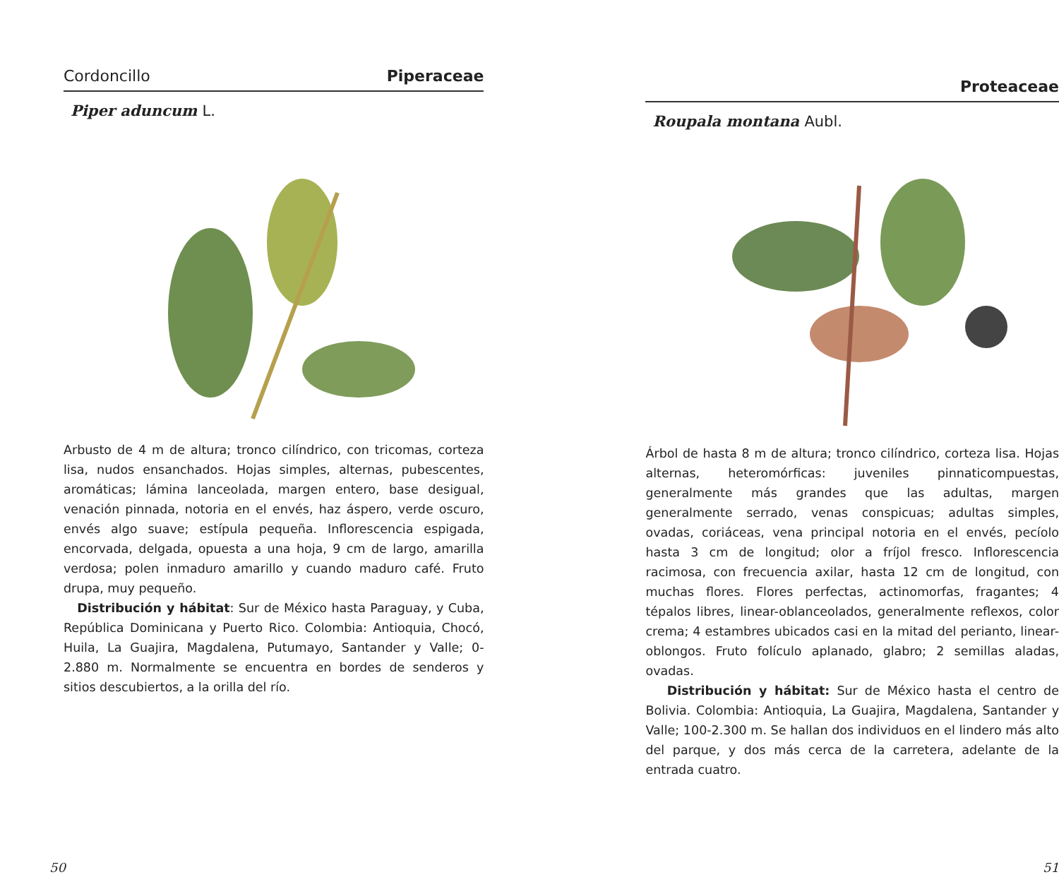Cordoncillo Piperaceae
Piper aduncum L.
Arbusto de 4 m de altura; tronco cilíndrico, con tricomas, corteza lisa, nudos ensanchados. Hojas simples, alternas, pubescentes, aromáticas; lámina lanceolada, margen entero, base desigual, venación pinnada, notoria en el envés, haz áspero, verde oscuro, envés algo suave; estípula pequeña. Inflorescencia espigada, encorvada, delgada, opuesta a una hoja, 9 cm de largo, amarilla verdosa; polen inmaduro amarillo y cuando maduro café. Fruto drupa, muy pequeño.
Distribución y hábitat: Sur de México hasta Paraguay, y Cuba, República Dominicana y Puerto Rico. Colombia: Antioquia, Chocó, Huila, La Guajira, Magdalena, Putumayo, Santander y Valle; 0-2.880 m. Normalmente se encuentra en bordes de senderos y sitios descubiertos, a la orilla del río.
50
Proteaceae
Roupala montana Aubl.
Árbol de hasta 8 m de altura; tronco cilíndrico, corteza lisa. Hojas alternas, heteromórficas: juveniles pinnaticompuestas, generalmente más grandes que las adultas, margen generalmente serrado, venas conspicuas; adultas simples, ovadas, coriáceas, vena principal notoria en el envés, pecíolo hasta 3 cm de longitud; olor a fríjol fresco. Inflorescencia racimosa, con frecuencia axilar, hasta 12 cm de longitud, con muchas flores. Flores perfectas, actinomorfas, fragantes; 4 tépalos libres, linear-oblanceolados, generalmente reflexos, color crema; 4 estambres ubicados casi en la mitad del perianto, linear-oblongos. Fruto folículo aplanado, glabro; 2 semillas aladas, ovadas.
Distribución y hábitat: Sur de México hasta el centro de Bolivia. Colombia: Antioquia, La Guajira, Magdalena, Santander y Valle; 100-2.300 m. Se hallan dos individuos en el lindero más alto del parque, y dos más cerca de la carretera, adelante de la entrada cuatro.
51